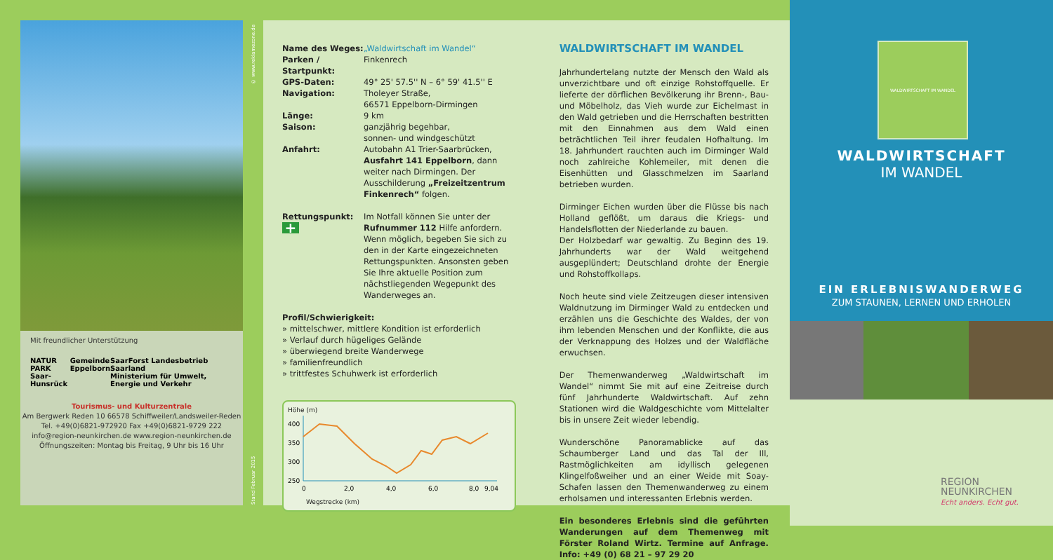Mit freundlicher Unterstützung
NATUR PARK
Saar-Hunsrück Gemeinde
Eppelborn SaarForst Landesbetrieb
Saarland
Ministerium für Umwelt, Energie und Verkehr
Tourismus- und Kulturzentrale
Am Bergwerk Reden 10 66578 Schiffweiler/Landsweiler-Reden
Tel. +49(0)6821-972920 Fax +49(0)6821-9729 222
info@region-neunkirchen.de www.region-neunkirchen.de
Öffnungszeiten: Montag bis Freitag, 9 Uhr bis 16 Uhr
© www.reklamezone.de
Stand Februar 2015
Name des Weges: „Waldwirtschaft im Wandel“
Parken / Startpunkt: Finkenrech
GPS-Daten: 49° 25' 57.5'' N – 6° 59' 41.5'' E
Navigation: Tholeyer Straße,
66571 Eppelborn-Dirmingen
Länge: 9 km
Saison: ganzjährig begehbar,
sonnen- und windgeschützt
Anfahrt: Autobahn A1 Trier-Saarbrücken, Ausfahrt 141 Eppelborn, dann weiter nach Dirmingen. Der Ausschilderung „Freizeitzentrum Finkenrech“ folgen.
Rettungspunkt:
+ Im Notfall können Sie unter der Rufnummer 112 Hilfe anfordern. Wenn möglich, begeben Sie sich zu den in der Karte eingezeichneten Rettungspunkten. Ansonsten geben Sie Ihre aktuelle Position zum nächstliegenden Wegepunkt des Wanderweges an.
Profil/Schwierigkeit:
» mittelschwer, mittlere Kondition ist erforderlich
» Verlauf durch hügeliges Gelände
» überwiegend breite Wanderwege
» familienfreundlich
» trittfestes Schuhwerk ist erforderlich
Höhe (m)
400
350
300
250
0
2,0
4,0
6,0
8,0
9,04
Wegstrecke (km)
WALDWIRTSCHAFT IM WANDEL
Jahrhundertelang nutzte der Mensch den Wald als unverzichtbare und oft einzige Rohstoffquelle. Er lieferte der dörflichen Bevölkerung ihr Brenn-, Bau- und Möbelholz, das Vieh wurde zur Eichelmast in den Wald getrieben und die Herrschaften bestritten mit den Einnahmen aus dem Wald einen beträchtlichen Teil ihrer feudalen Hofhaltung. Im 18. Jahrhundert rauchten auch im Dirminger Wald noch zahlreiche Kohlemeiler, mit denen die Eisenhütten und Glasschmelzen im Saarland betrieben wurden.
Dirminger Eichen wurden über die Flüsse bis nach Holland geflößt, um daraus die Kriegs- und Handelsflotten der Niederlande zu bauen.
Der Holzbedarf war gewaltig. Zu Beginn des 19. Jahrhunderts war der Wald weitgehend ausgeplündert; Deutschland drohte der Energie und Rohstoffkollaps.
Noch heute sind viele Zeitzeugen dieser intensiven Waldnutzung im Dirminger Wald zu entdecken und erzählen uns die Geschichte des Waldes, der von ihm lebenden Menschen und der Konflikte, die aus der Verknappung des Holzes und der Waldfläche erwuchsen.
Der Themenwanderweg „Waldwirtschaft im Wandel“ nimmt Sie mit auf eine Zeitreise durch fünf Jahrhunderte Waldwirtschaft. Auf zehn Stationen wird die Waldgeschichte vom Mittelalter bis in unsere Zeit wieder lebendig.
Wunderschöne Panoramablicke auf das Schaumberger Land und das Tal der Ill, Rastmöglichkeiten am idyllisch gelegenen Klingelfoßweiher und an einer Weide mit Soay-Schafen lassen den Themenwanderweg zu einem erholsamen und interessanten Erlebnis werden.
Ein besonderes Erlebnis sind die geführten Wanderungen auf dem Themenweg mit Förster Roland Wirtz. Termine auf Anfrage. Info: +49 (0) 68 21 – 97 29 20
WALDWIRTSCHAFT IM WANDEL
WALDWIRTSCHAFT
IM WANDEL
EIN ERLEBNISWANDERWEG
ZUM STAUNEN, LERNEN UND ERHOLEN
REGION
NEUNKIRCHEN
Echt anders. Echt gut.